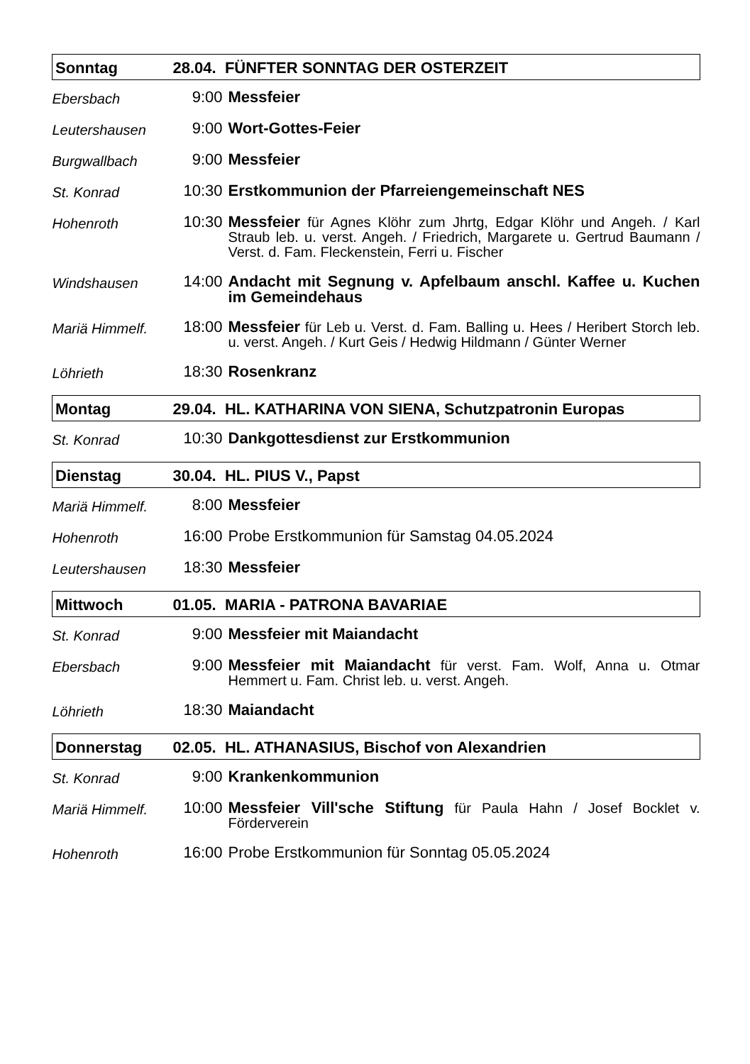| Sonntag | 28.04. FÜNFTER SONNTAG DER OSTERZEIT | |
| Ebersbach | 9:00 | Messfeier |
| Leutershausen | 9:00 | Wort-Gottes-Feier |
| Burgwallbach | 9:00 | Messfeier |
| St. Konrad | 10:30 | Erstkommunion der Pfarreiengemeinschaft NES |
| Hohenroth | 10:30 | Messfeier für Agnes Klöhr zum Jhrtg, Edgar Klöhr und Angeh. / Karl Straub leb. u. verst. Angeh. / Friedrich, Margarete u. Gertrud Baumann / Verst. d. Fam. Fleckenstein, Ferri u. Fischer |
| Windshausen | 14:00 | Andacht mit Segnung v. Apfelbaum anschl. Kaffee u. Kuchen im Gemeindehaus |
| Mariä Himmelf. | 18:00 | Messfeier für Leb u. Verst. d. Fam. Balling u. Hees / Heribert Storch leb. u. verst. Angeh. / Kurt Geis / Hedwig Hildmann / Günter Werner |
| Löhrieth | 18:30 | Rosenkranz |
| Montag | 29.04. HL. KATHARINA VON SIENA, Schutzpatronin Europas | |
| St. Konrad | 10:30 | Dankgottesdienst zur Erstkommunion |
| Dienstag | 30.04. HL. PIUS V., Papst | |
| Mariä Himmelf. | 8:00 | Messfeier |
| Hohenroth | 16:00 | Probe Erstkommunion für Samstag 04.05.2024 |
| Leutershausen | 18:30 | Messfeier |
| Mittwoch | 01.05. MARIA - PATRONA BAVARIAE | |
| St. Konrad | 9:00 | Messfeier mit Maiandacht |
| Ebersbach | 9:00 | Messfeier mit Maiandacht für verst. Fam. Wolf, Anna u. Otmar Hemmert u. Fam. Christ leb. u. verst. Angeh. |
| Löhrieth | 18:30 | Maiandacht |
| Donnerstag | 02.05. HL. ATHANASIUS, Bischof von Alexandrien | |
| St. Konrad | 9:00 | Krankenkommunion |
| Mariä Himmelf. | 10:00 | Messfeier Vill'sche Stiftung für Paula Hahn / Josef Bocklet v. Förderverein |
| Hohenroth | 16:00 | Probe Erstkommunion für Sonntag 05.05.2024 |